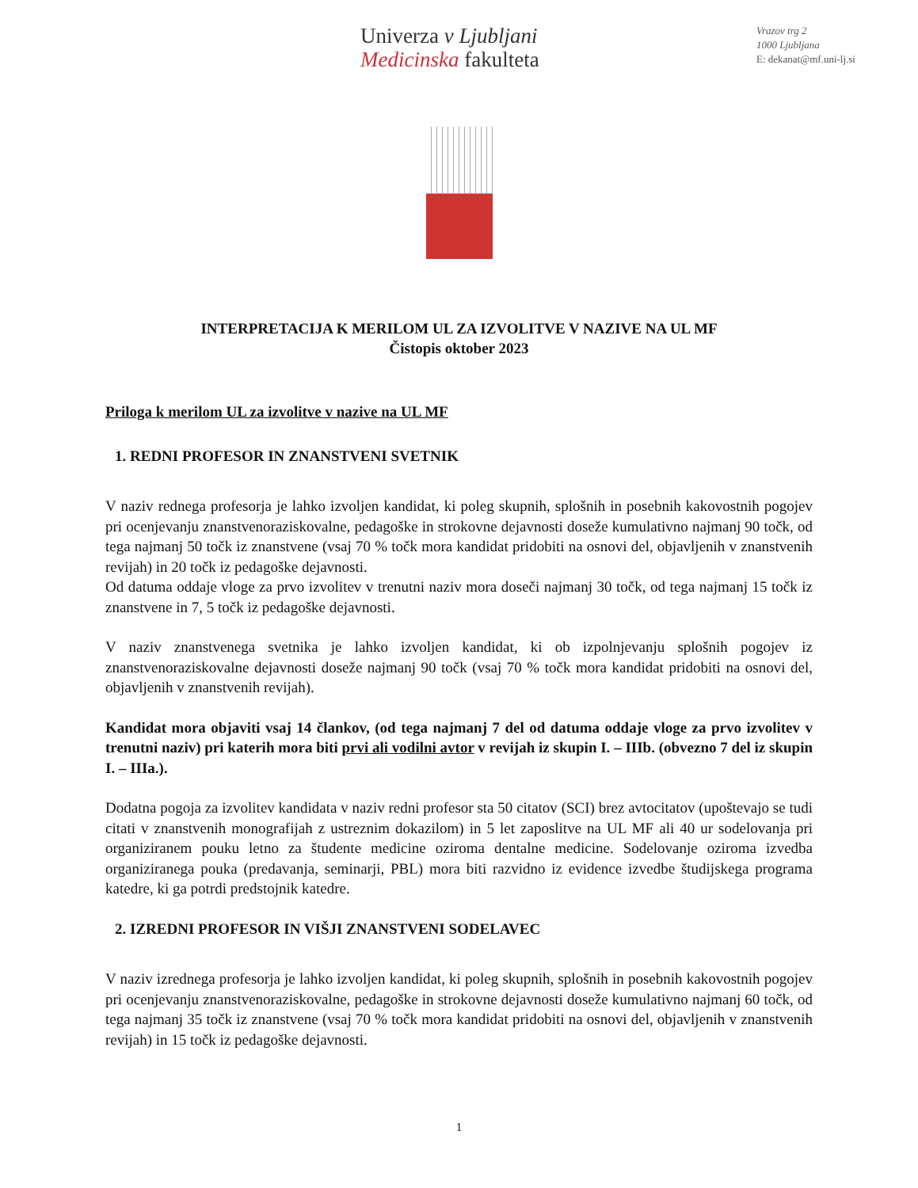Univerza v Ljubljani
Medicinska fakulteta
Vrazov trg 2
1000 Ljubljana
E: dekanat@mf.uni-lj.si
INTERPRETACIJA K MERILOM UL ZA IZVOLITVE V NAZIVE NA UL MF
Čistopis oktober 2023
Priloga k merilom UL za izvolitve v nazive na UL MF
1. REDNI PROFESOR IN ZNANSTVENI SVETNIK
V naziv rednega profesorja je lahko izvoljen kandidat, ki poleg skupnih, splošnih in posebnih kakovostnih pogojev pri ocenjevanju znanstvenoraziskovalne, pedagoške in strokovne dejavnosti doseže kumulativno najmanj 90 točk, od tega najmanj 50 točk iz znanstvene (vsaj 70 % točk mora kandidat pridobiti na osnovi del, objavljenih v znanstvenih revijah) in 20 točk iz pedagoške dejavnosti.
Od datuma oddaje vloge za prvo izvolitev v trenutni naziv mora doseči najmanj 30 točk, od tega najmanj 15 točk iz znanstvene in 7, 5 točk iz pedagoške dejavnosti.
V naziv znanstvenega svetnika je lahko izvoljen kandidat, ki ob izpolnjevanju splošnih pogojev iz znanstvenoraziskovalne dejavnosti doseže najmanj 90 točk (vsaj 70 % točk mora kandidat pridobiti na osnovi del, objavljenih v znanstvenih revijah).
Kandidat mora objaviti vsaj 14 člankov, (od tega najmanj 7 del od datuma oddaje vloge za prvo izvolitev v trenutni naziv) pri katerih mora biti prvi ali vodilni avtor v revijah iz skupin I. – IIIb. (obvezno 7 del iz skupin I. – IIIa.).
Dodatna pogoja za izvolitev kandidata v naziv redni profesor sta 50 citatov (SCI) brez avtocitatov (upoštevajo se tudi citati v znanstvenih monografijah z ustreznim dokazilom) in 5 let zaposlitve na UL MF ali 40 ur sodelovanja pri organiziranem pouku letno za študente medicine oziroma dentalne medicine. Sodelovanje oziroma izvedba organiziranega pouka (predavanja, seminarji, PBL) mora biti razvidno iz evidence izvedbe študijskega programa katedre, ki ga potrdi predstojnik katedre.
2. IZREDNI PROFESOR IN VIŠJI ZNANSTVENI SODELAVEC
V naziv izrednega profesorja je lahko izvoljen kandidat, ki poleg skupnih, splošnih in posebnih kakovostnih pogojev pri ocenjevanju znanstvenoraziskovalne, pedagoške in strokovne dejavnosti doseže kumulativno najmanj 60 točk, od tega najmanj 35 točk iz znanstvene (vsaj 70 % točk mora kandidat pridobiti na osnovi del, objavljenih v znanstvenih revijah) in 15 točk iz pedagoške dejavnosti.
1